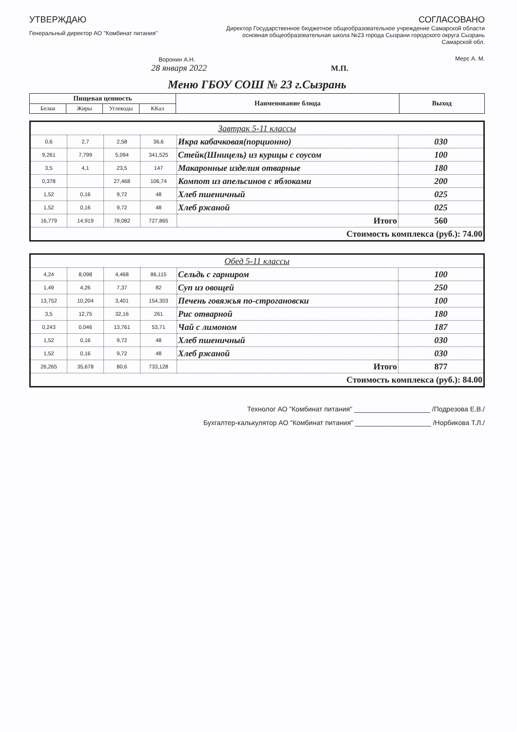УТВЕРЖДАЮ
Генеральный директор АО "Комбинат питания"
Воронин А.Н.
СОГЛАСОВАНО
Директор Государственное бюджетное общеобразовательное учреждение Самарской области основная общеобразовательная школа №23 города Сызрани городского округа Сызрань Самарской обл.
Мерс А. М.
28 января 2022 М.П.
Меню ГБОУ СОШ № 23 г.Сызрань
| Пищевая ценность | | | | Наименование блюда | Выход |
| --- | --- | --- | --- | --- | --- |
| Белки | Жиры | Углеводы | ККал | | |
| Завтрак 5-11 классы | | | | | |
| 0,6 | 2,7 | 2,58 | 36,6 | Икра кабачковая(порционно) | 030 |
| 9,261 | 7,799 | 5,094 | 341,525 | Стейк(Шницель) из курицы с соусом | 100 |
| 3,5 | 4,1 | 23,5 | 147 | Макаронные изделия отварные | 180 |
| 0,378 | | 27,468 | 106,74 | Компот из апельсинов с яблоками | 200 |
| 1,52 | 0,16 | 9,72 | 48 | Хлеб пшеничный | 025 |
| 1,52 | 0,16 | 9,72 | 48 | Хлеб ржаной | 025 |
| 16,779 | 14,919 | 78,082 | 727,865 | Итого | 560 |
| Стоимость комплекса (руб.): 74.00 | | | | | |
| Обед 5-11 классы | | | | | |
| 4,24 | 8,098 | 4,468 | 86,115 | Сельдь с гарниром | 100 |
| 1,49 | 4,26 | 7,37 | 82 | Суп из овощей | 250 |
| 13,752 | 10,204 | 3,401 | 154,303 | Печень говяжья по-строгановски | 100 |
| 3,5 | 12,75 | 32,16 | 261 | Рис отварной | 180 |
| 0,243 | 0,046 | 13,761 | 53,71 | Чай с лимоном | 187 |
| 1,52 | 0,16 | 9,72 | 48 | Хлеб пшеничный | 030 |
| 1,52 | 0,16 | 9,72 | 48 | Хлеб ржаной | 030 |
| 26,265 | 35,678 | 80,6 | 733,128 | Итого | 877 |
| Стоимость комплекса (руб.): 84.00 | | | | | |
Технолог АО "Комбинат питания" ____________________ /Подрезова Е.В./
Бухгалтер-калькулятор АО "Комбинат питания" ____________________ /Норбикова Т.Л./